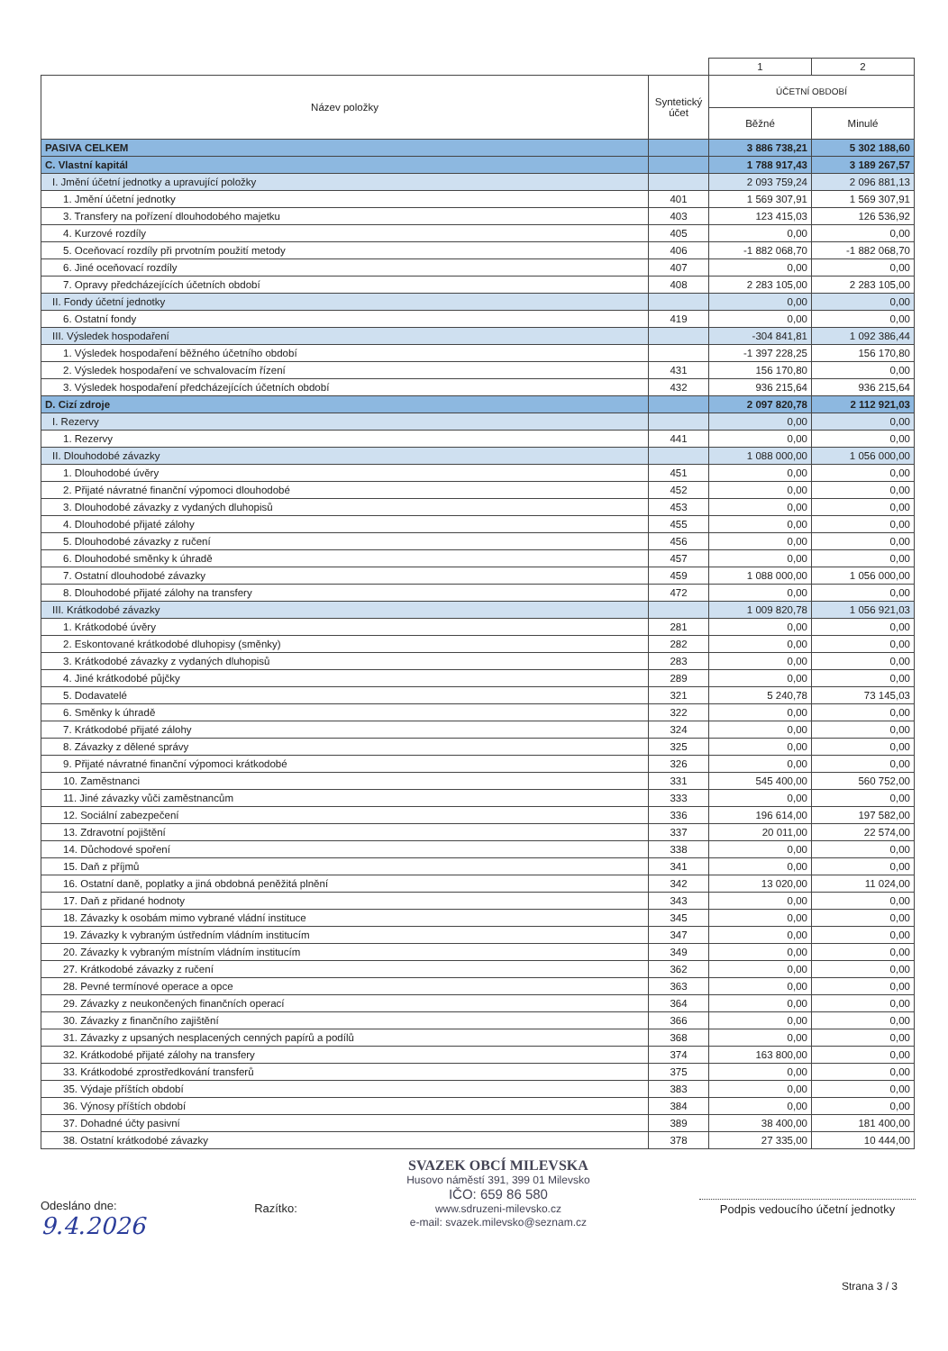| | | 1 | 2 |
| Název položky | Syntetický účet | ÚČETNÍ OBDOBÍ | |
| | | Běžné | Minulé |
| PASIVA CELKEM | | 3 886 738,21 | 5 302 188,60 |
| C. Vlastní kapitál | | 1 788 917,43 | 3 189 267,57 |
| I. Jmění účetní jednotky a upravující položky | | 2 093 759,24 | 2 096 881,13 |
| 1. Jmění účetní jednotky | 401 | 1 569 307,91 | 1 569 307,91 |
| 3. Transfery na pořízení dlouhodobého majetku | 403 | 123 415,03 | 126 536,92 |
| 4. Kurzové rozdíly | 405 | 0,00 | 0,00 |
| 5. Oceňovací rozdíly při prvotním použití metody | 406 | -1 882 068,70 | -1 882 068,70 |
| 6. Jiné oceňovací rozdíly | 407 | 0,00 | 0,00 |
| 7. Opravy předcházejících účetních období | 408 | 2 283 105,00 | 2 283 105,00 |
| II. Fondy účetní jednotky | | 0,00 | 0,00 |
| 6. Ostatní fondy | 419 | 0,00 | 0,00 |
| III. Výsledek hospodaření | | -304 841,81 | 1 092 386,44 |
| 1. Výsledek hospodaření běžného účetního období | | -1 397 228,25 | 156 170,80 |
| 2. Výsledek hospodaření ve schvalovacím řízení | 431 | 156 170,80 | 0,00 |
| 3. Výsledek hospodaření předcházejících účetních období | 432 | 936 215,64 | 936 215,64 |
| D. Cizí zdroje | | 2 097 820,78 | 2 112 921,03 |
| I. Rezervy | | 0,00 | 0,00 |
| 1. Rezervy | 441 | 0,00 | 0,00 |
| II. Dlouhodobé závazky | | 1 088 000,00 | 1 056 000,00 |
| 1. Dlouhodobé úvěry | 451 | 0,00 | 0,00 |
| 2. Přijaté návratné finanční výpomoci dlouhodobé | 452 | 0,00 | 0,00 |
| 3. Dlouhodobé závazky z vydaných dluhopisů | 453 | 0,00 | 0,00 |
| 4. Dlouhodobé přijaté zálohy | 455 | 0,00 | 0,00 |
| 5. Dlouhodobé závazky z ručení | 456 | 0,00 | 0,00 |
| 6. Dlouhodobé směnky k úhradě | 457 | 0,00 | 0,00 |
| 7. Ostatní dlouhodobé závazky | 459 | 1 088 000,00 | 1 056 000,00 |
| 8. Dlouhodobé přijaté zálohy na transfery | 472 | 0,00 | 0,00 |
| III. Krátkodobé závazky | | 1 009 820,78 | 1 056 921,03 |
| 1. Krátkodobé úvěry | 281 | 0,00 | 0,00 |
| 2. Eskontované krátkodobé dluhopisy (směnky) | 282 | 0,00 | 0,00 |
| 3. Krátkodobé závazky z vydaných dluhopisů | 283 | 0,00 | 0,00 |
| 4. Jiné krátkodobé půjčky | 289 | 0,00 | 0,00 |
| 5. Dodavatelé | 321 | 5 240,78 | 73 145,03 |
| 6. Směnky k úhradě | 322 | 0,00 | 0,00 |
| 7. Krátkodobé přijaté zálohy | 324 | 0,00 | 0,00 |
| 8. Závazky z dělené správy | 325 | 0,00 | 0,00 |
| 9. Přijaté návratné finanční výpomoci krátkodobé | 326 | 0,00 | 0,00 |
| 10. Zaměstnanci | 331 | 545 400,00 | 560 752,00 |
| 11. Jiné závazky vůči zaměstnancům | 333 | 0,00 | 0,00 |
| 12. Sociální zabezpečení | 336 | 196 614,00 | 197 582,00 |
| 13. Zdravotní pojištění | 337 | 20 011,00 | 22 574,00 |
| 14. Důchodové spoření | 338 | 0,00 | 0,00 |
| 15. Daň z příjmů | 341 | 0,00 | 0,00 |
| 16. Ostatní daně, poplatky a jiná obdobná peněžitá plnění | 342 | 13 020,00 | 11 024,00 |
| 17. Daň z přidané hodnoty | 343 | 0,00 | 0,00 |
| 18. Závazky k osobám mimo vybrané vládní instituce | 345 | 0,00 | 0,00 |
| 19. Závazky k vybraným ústředním vládním institucím | 347 | 0,00 | 0,00 |
| 20. Závazky k vybraným místním vládním institucím | 349 | 0,00 | 0,00 |
| 27. Krátkodobé závazky z ručení | 362 | 0,00 | 0,00 |
| 28. Pevné termínové operace a opce | 363 | 0,00 | 0,00 |
| 29. Závazky z neukončených finančních operací | 364 | 0,00 | 0,00 |
| 30. Závazky z finančního zajištění | 366 | 0,00 | 0,00 |
| 31. Závazky z upsaných nesplacených cenných papírů a podílů | 368 | 0,00 | 0,00 |
| 32. Krátkodobé přijaté zálohy na transfery | 374 | 163 800,00 | 0,00 |
| 33. Krátkodobé zprostředkování transferů | 375 | 0,00 | 0,00 |
| 35. Výdaje příštích období | 383 | 0,00 | 0,00 |
| 36. Výnosy příštích období | 384 | 0,00 | 0,00 |
| 37. Dohadné účty pasivní | 389 | 38 400,00 | 181 400,00 |
| 38. Ostatní krátkodobé závazky | 378 | 27 335,00 | 10 444,00 |
Odesláno dne:
9.4.2026
Razítko:
SVAZEK OBCÍ MILEVSKA
Husovo náměstí 391, 399 01 Milevsko
IČO: 659 86 580
www.sdruzeni-milevsko.cz
e-mail: svazek.milevsko@seznam.cz
Podpis vedoucího účetní jednotky
Strana 3 / 3